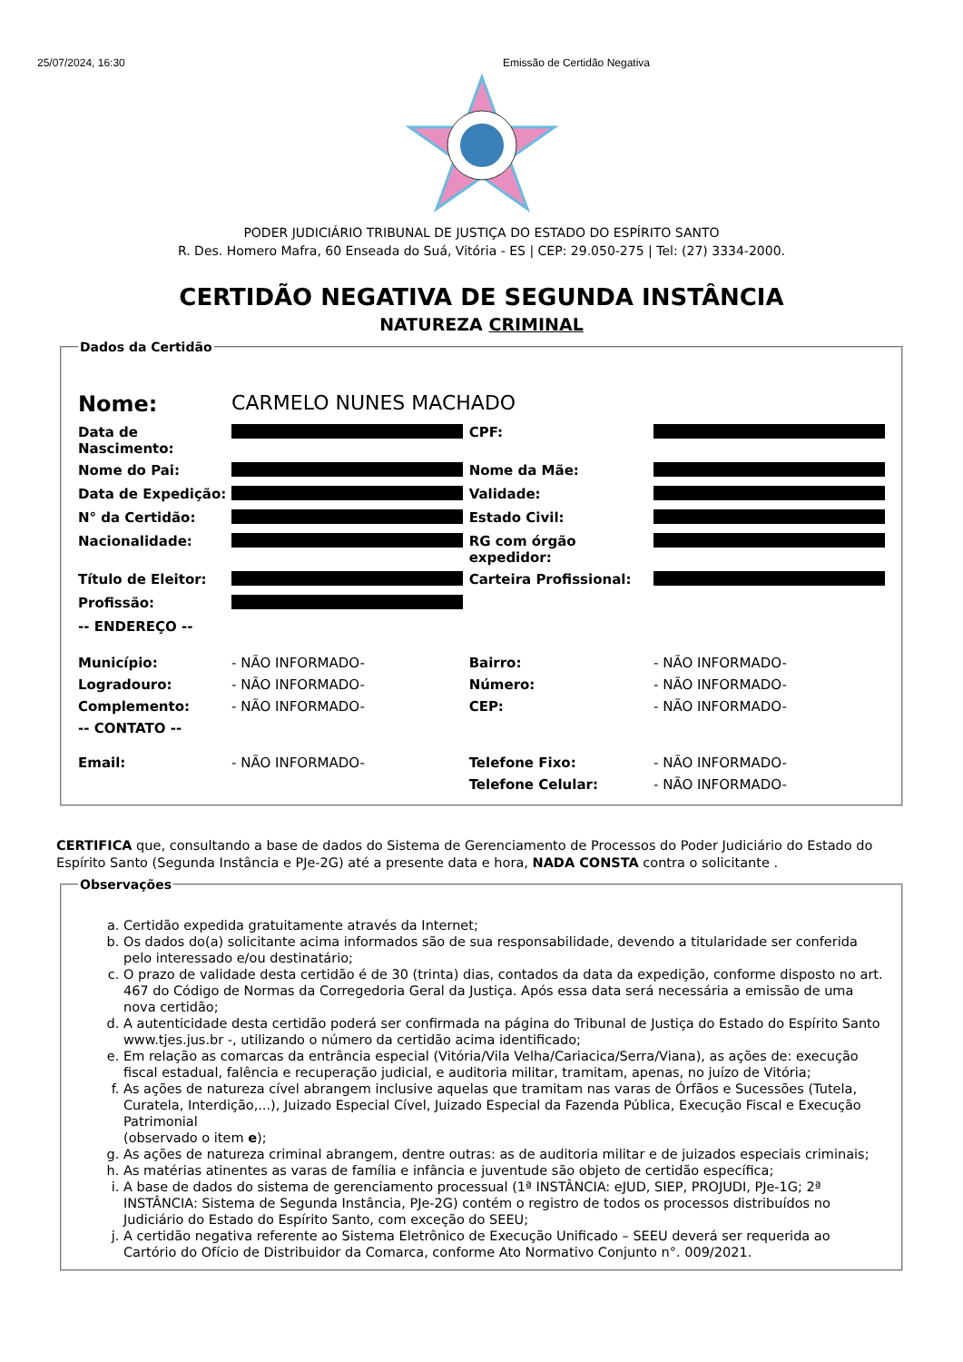25/07/2024, 16:30 Emissão de Certidão Negativa
PODER JUDICIÁRIO TRIBUNAL DE JUSTIÇA DO ESTADO DO ESPÍRITO SANTO
R. Des. Homero Mafra, 60 Enseada do Suá, Vitória - ES | CEP: 29.050-275 | Tel: (27) 3334-2000.
CERTIDÃO NEGATIVA DE SEGUNDA INSTÂNCIA
NATUREZA CRIMINAL
Dados da Certidão
| Nome: | CARMELO NUNES MACHADO | | |
| Data de Nascimento: | | CPF: | |
| Nome do Pai: | | Nome da Mãe: | |
| Data de Expedição: | | Validade: | |
| N° da Certidão: | | Estado Civil: | |
| Nacionalidade: | | RG com órgão expedidor: | |
| Título de Eleitor: | | Carteira Profissional: | |
| Profissão: | | | |
| -- ENDEREÇO -- | | | |
| Município: | - NÃO INFORMADO- | Bairro: | - NÃO INFORMADO- |
| Logradouro: | - NÃO INFORMADO- | Número: | - NÃO INFORMADO- |
| Complemento: | - NÃO INFORMADO- | CEP: | - NÃO INFORMADO- |
| -- CONTATO -- | | | |
| Email: | - NÃO INFORMADO- | Telefone Fixo: | - NÃO INFORMADO- |
| | | Telefone Celular: | - NÃO INFORMADO- |
CERTIFICA que, consultando a base de dados do Sistema de Gerenciamento de Processos do Poder Judiciário do Estado do Espírito Santo (Segunda Instância e PJe-2G) até a presente data e hora, NADA CONSTA contra o solicitante .
Observações
a. Certidão expedida gratuitamente através da Internet;
b. Os dados do(a) solicitante acima informados são de sua responsabilidade, devendo a titularidade ser conferida pelo interessado e/ou destinatário;
c. O prazo de validade desta certidão é de 30 (trinta) dias, contados da data da expedição, conforme disposto no art. 467 do Código de Normas da Corregedoria Geral da Justiça. Após essa data será necessária a emissão de uma nova certidão;
d. A autenticidade desta certidão poderá ser confirmada na página do Tribunal de Justiça do Estado do Espírito Santo www.tjes.jus.br -, utilizando o número da certidão acima identificado;
e. Em relação as comarcas da entrância especial (Vitória/Vila Velha/Cariacica/Serra/Viana), as ações de: execução fiscal estadual, falência e recuperação judicial, e auditoria militar, tramitam, apenas, no juízo de Vitória;
f. As ações de natureza cível abrangem inclusive aquelas que tramitam nas varas de Órfãos e Sucessões (Tutela, Curatela, Interdição,...), Juizado Especial Cível, Juizado Especial da Fazenda Pública, Execução Fiscal e Execução Patrimonial
(observado o item e);
g. As ações de natureza criminal abrangem, dentre outras: as de auditoria militar e de juizados especiais criminais;
h. As matérias atinentes as varas de família e infância e juventude são objeto de certidão específica;
i. A base de dados do sistema de gerenciamento processual (1ª INSTÂNCIA: eJUD, SIEP, PROJUDI, PJe-1G; 2ª INSTÂNCIA: Sistema de Segunda Instância, PJe-2G) contém o registro de todos os processos distribuídos no Judiciário do Estado do Espírito Santo, com exceção do SEEU;
j. A certidão negativa referente ao Sistema Eletrônico de Execução Unificado – SEEU deverá ser requerida ao Cartório do Ofício de Distribuidor da Comarca, conforme Ato Normativo Conjunto n°. 009/2021.